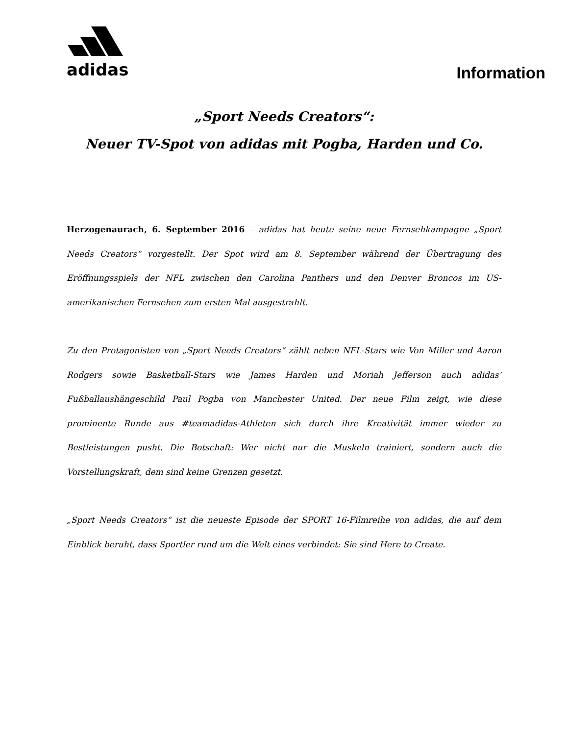adidas
Information
„Sport Needs Creators“:
Neuer TV-Spot von adidas mit Pogba, Harden und Co.
Herzogenaurach, 6. September 2016 – adidas hat heute seine neue Fernsehkampagne „Sport Needs Creators“ vorgestellt. Der Spot wird am 8. September während der Übertragung des Eröffnungsspiels der NFL zwischen den Carolina Panthers und den Denver Broncos im US-amerikanischen Fernsehen zum ersten Mal ausgestrahlt.
Zu den Protagonisten von „Sport Needs Creators“ zählt neben NFL-Stars wie Von Miller und Aaron Rodgers sowie Basketball-Stars wie James Harden und Moriah Jefferson auch adidas‘ Fußballaushängeschild Paul Pogba von Manchester United. Der neue Film zeigt, wie diese prominente Runde aus #teamadidas-Athleten sich durch ihre Kreativität immer wieder zu Bestleistungen pusht. Die Botschaft: Wer nicht nur die Muskeln trainiert, sondern auch die Vorstellungskraft, dem sind keine Grenzen gesetzt.
„Sport Needs Creators“ ist die neueste Episode der SPORT 16-Filmreihe von adidas, die auf dem Einblick beruht, dass Sportler rund um die Welt eines verbindet: Sie sind Here to Create.